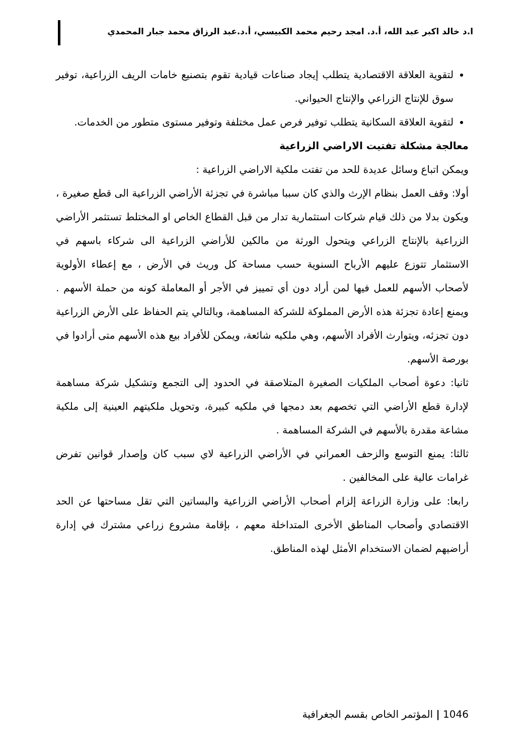ا.د خالد اكبر عبد الله، أ.د. امجد رحيم محمد الكبيسي، أ.د.عبد الرزاق محمد جبار المحمدي
لتقوية العلاقة الاقتصادية يتطلب إيجاد صناعات قيادية تقوم بتصنيع خامات الريف الزراعية، توفير سوق للإنتاج الزراعي والإنتاج الحيواني.
لتقوية العلاقة السكانية يتطلب توفير فرص عمل مختلفة وتوفير مستوى متطور من الخدمات.
معالجة مشكلة تفتيت الاراضي الزراعية
ويمكن اتباع وسائل عديدة للحد من تفتت ملكية الاراضي الزراعية :
أولا: وقف العمل بنظام الإرث والذي كان سببا مباشرة في تجزئة الأراضي الزراعية الى قطع صغيرة ، ويكون بدلا من ذلك قيام شركات استثمارية تدار من قبل القطاع الخاص او المختلط تستثمر الأراضي الزراعية بالإنتاج الزراعي ويتحول الورثة من مالكين للأراضي الزراعية الى شركاء باسهم في الاستثمار تتوزع عليهم الأرباح السنوية حسب مساحة كل وريث في الأرض ، مع إعطاء الأولوية لأصحاب الأسهم للعمل فيها لمن أراد دون أي تمييز في الأجر أو المعاملة كونه من حملة الأسهم . ويمنع إعادة تجزئة هذه الأرض المملوكة للشركة المساهمة، وبالتالي يتم الحفاظ على الأرض الزراعية دون تجزئه، ويتوارث الأفراد الأسهم، وهي ملكيه شائعة، ويمكن للأفراد بيع هذه الأسهم متى أرادوا في بورصة الأسهم.
ثانيا: دعوة أصحاب الملكيات الصغيرة المتلاصقة في الحدود إلى التجمع وتشكيل شركة مساهمة لإدارة قطع الأراضي التي تخصهم بعد دمجها في ملكيه كبيرة، وتحويل ملكيتهم العينية إلى ملكية مشاعة مقدرة بالأسهم في الشركة المساهمة .
ثالثا: يمنع التوسع والزحف العمراني في الأراضي الزراعية لاي سبب كان وإصدار قوانين تفرض غرامات عالية على المخالفين .
رابعا: على وزارة الزراعة إلزام أصحاب الأراضي الزراعية والبساتين التي تقل مساحتها عن الحد الاقتصادي وأصحاب المناطق الأخرى المتداخلة معهم ، بإقامة مشروع زراعي مشترك في إدارة أراضيهم لضمان الاستخدام الأمثل لهذه المناطق.
1046 | المؤتمر الخاص بقسم الجغرافية